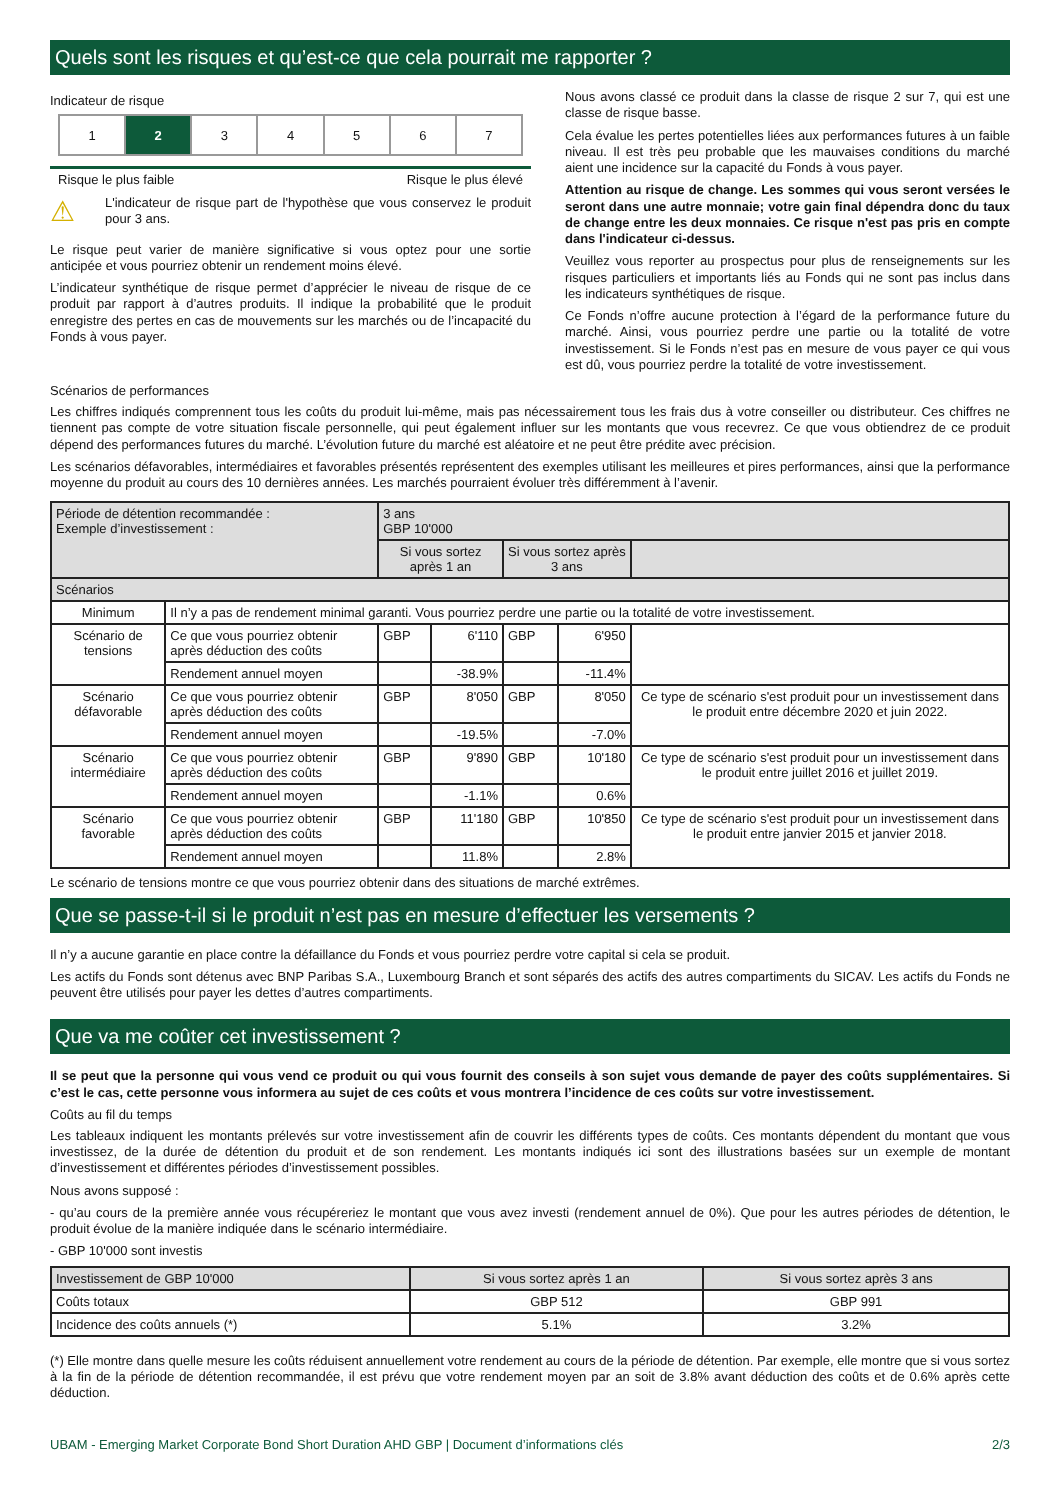Quels sont les risques et qu’est-ce que cela pourrait me rapporter ?
Indicateur de risque
| 1 | 2 | 3 | 4 | 5 | 6 | 7 |
Risque le plus faible Risque le plus élevé
⚠
L'indicateur de risque part de l'hypothèse que vous conservez le produit pour 3 ans.
Le risque peut varier de manière significative si vous optez pour une sortie anticipée et vous pourriez obtenir un rendement moins élevé.
L’indicateur synthétique de risque permet d’apprécier le niveau de risque de ce produit par rapport à d’autres produits. Il indique la probabilité que le produit enregistre des pertes en cas de mouvements sur les marchés ou de l’incapacité du Fonds à vous payer.
Nous avons classé ce produit dans la classe de risque 2 sur 7, qui est une classe de risque basse.
Cela évalue les pertes potentielles liées aux performances futures à un faible niveau. Il est très peu probable que les mauvaises conditions du marché aient une incidence sur la capacité du Fonds à vous payer.
Attention au risque de change. Les sommes qui vous seront versées le seront dans une autre monnaie; votre gain final dépendra donc du taux de change entre les deux monnaies. Ce risque n'est pas pris en compte dans l'indicateur ci-dessus.
Veuillez vous reporter au prospectus pour plus de renseignements sur les risques particuliers et importants liés au Fonds qui ne sont pas inclus dans les indicateurs synthétiques de risque.
Ce Fonds n’offre aucune protection à l’égard de la performance future du marché. Ainsi, vous pourriez perdre une partie ou la totalité de votre investissement. Si le Fonds n’est pas en mesure de vous payer ce qui vous est dû, vous pourriez perdre la totalité de votre investissement.
Scénarios de performances
Les chiffres indiqués comprennent tous les coûts du produit lui-même, mais pas nécessairement tous les frais dus à votre conseiller ou distributeur. Ces chiffres ne tiennent pas compte de votre situation fiscale personnelle, qui peut également influer sur les montants que vous recevrez. Ce que vous obtiendrez de ce produit dépend des performances futures du marché. L’évolution future du marché est aléatoire et ne peut être prédite avec précision.
Les scénarios défavorables, intermédiaires et favorables présentés représentent des exemples utilisant les meilleures et pires performances, ainsi que la performance moyenne du produit au cours des 10 dernières années. Les marchés pourraient évoluer très différemment à l’avenir.
| Période de détention recommandée : Exemple d’investissement : | | 3 ans GBP 10'000 | | | | |
| | | Si vous sortez après 1 an | | Si vous sortez après 3 ans | | |
| Scénarios | | | | | | |
| Minimum | Il n’y a pas de rendement minimal garanti. Vous pourriez perdre une partie ou la totalité de votre investissement. | | | | | |
| Scénario de tensions | Ce que vous pourriez obtenir après déduction des coûts | GBP | 6'110 | GBP | 6'950 | |
| | Rendement annuel moyen | | -38.9% | | -11.4% | |
| Scénario défavorable | Ce que vous pourriez obtenir après déduction des coûts | GBP | 8'050 | GBP | 8'050 | Ce type de scénario s'est produit pour un investissement dans le produit entre décembre 2020 et juin 2022. |
| | Rendement annuel moyen | | -19.5% | | -7.0% | |
| Scénario intermédiaire | Ce que vous pourriez obtenir après déduction des coûts | GBP | 9'890 | GBP | 10'180 | Ce type de scénario s'est produit pour un investissement dans le produit entre juillet 2016 et juillet 2019. |
| | Rendement annuel moyen | | -1.1% | | 0.6% | |
| Scénario favorable | Ce que vous pourriez obtenir après déduction des coûts | GBP | 11'180 | GBP | 10'850 | Ce type de scénario s'est produit pour un investissement dans le produit entre janvier 2015 et janvier 2018. |
| | Rendement annuel moyen | | 11.8% | | 2.8% | |
Le scénario de tensions montre ce que vous pourriez obtenir dans des situations de marché extrêmes.
Que se passe-t-il si le produit n’est pas en mesure d’effectuer les versements ?
Il n’y a aucune garantie en place contre la défaillance du Fonds et vous pourriez perdre votre capital si cela se produit.
Les actifs du Fonds sont détenus avec BNP Paribas S.A., Luxembourg Branch et sont séparés des actifs des autres compartiments du SICAV. Les actifs du Fonds ne peuvent être utilisés pour payer les dettes d’autres compartiments.
Que va me coûter cet investissement ?
Il se peut que la personne qui vous vend ce produit ou qui vous fournit des conseils à son sujet vous demande de payer des coûts supplémentaires. Si c’est le cas, cette personne vous informera au sujet de ces coûts et vous montrera l’incidence de ces coûts sur votre investissement.
Coûts au fil du temps
Les tableaux indiquent les montants prélevés sur votre investissement afin de couvrir les différents types de coûts. Ces montants dépendent du montant que vous investissez, de la durée de détention du produit et de son rendement. Les montants indiqués ici sont des illustrations basées sur un exemple de montant d’investissement et différentes périodes d’investissement possibles.
Nous avons supposé :
- qu’au cours de la première année vous récupéreriez le montant que vous avez investi (rendement annuel de 0%). Que pour les autres périodes de détention, le produit évolue de la manière indiquée dans le scénario intermédiaire.
- GBP 10'000 sont investis
| Investissement de GBP 10'000 | Si vous sortez après 1 an | Si vous sortez après 3 ans |
| --- | --- | --- |
| Coûts totaux | GBP 512 | GBP 991 |
| Incidence des coûts annuels (*) | 5.1% | 3.2% |
(*) Elle montre dans quelle mesure les coûts réduisent annuellement votre rendement au cours de la période de détention. Par exemple, elle montre que si vous sortez à la fin de la période de détention recommandée, il est prévu que votre rendement moyen par an soit de 3.8% avant déduction des coûts et de 0.6% après cette déduction.
UBAM - Emerging Market Corporate Bond Short Duration AHD GBP | Document d’informations clés 2/3